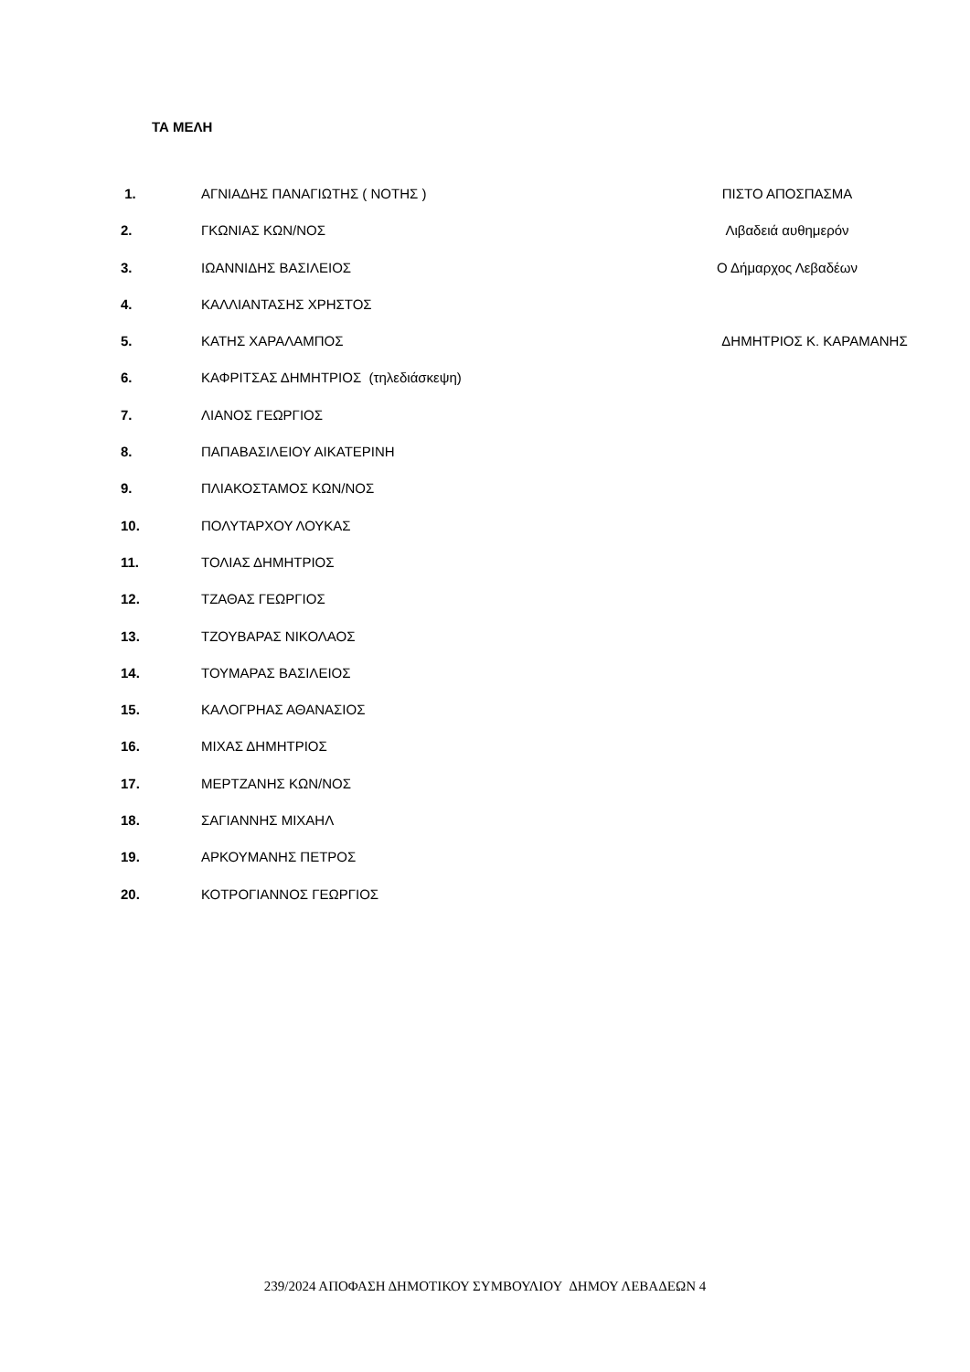ΤΑ ΜΕΛΗ
1. ΑΓΝΙΑΔΗΣ ΠΑΝΑΓΙΩΤΗΣ ( ΝΟΤΗΣ ) ΠΙΣΤΟ ΑΠΟΣΠΑΣΜΑ
2. ΓΚΩΝΙΑΣ ΚΩΝ/ΝΟΣ Λιβαδειά αυθημερόν
3. ΙΩΑΝΝΙΔΗΣ ΒΑΣΙΛΕΙΟΣ Ο Δήμαρχος Λεβαδέων
4. ΚΑΛΛΙΑΝΤΑΣΗΣ ΧΡΗΣΤΟΣ
5. ΚΑΤΗΣ ΧΑΡΑΛΑΜΠΟΣ ΔΗΜΗΤΡΙΟΣ Κ. ΚΑΡΑΜΑΝΗΣ
6. ΚΑΦΡΙΤΣΑΣ ΔΗΜΗΤΡΙΟΣ (τηλεδιάσκεψη)
7. ΛΙΑΝΟΣ ΓΕΩΡΓΙΟΣ
8. ΠΑΠΑΒΑΣΙΛΕΙΟΥ ΑΙΚΑΤΕΡΙΝΗ
9. ΠΛΙΑΚΟΣΤΑΜΟΣ ΚΩΝ/ΝΟΣ
10. ΠΟΛΥΤΑΡΧΟΥ ΛΟΥΚΑΣ
11. ΤΟΛΙΑΣ ΔΗΜΗΤΡΙΟΣ
12. ΤΖΑΘΑΣ ΓΕΩΡΓΙΟΣ
13. ΤΖΟΥΒΑΡΑΣ ΝΙΚΟΛΑΟΣ
14. ΤΟΥΜΑΡΑΣ ΒΑΣΙΛΕΙΟΣ
15. ΚΑΛΟΓΡΗΑΣ ΑΘΑΝΑΣΙΟΣ
16. ΜΙΧΑΣ ΔΗΜΗΤΡΙΟΣ
17. ΜΕΡΤΖΑΝΗΣ ΚΩΝ/ΝΟΣ
18. ΣΑΓΙΑΝΝΗΣ ΜΙΧΑΗΛ
19. ΑΡΚΟΥΜΑΝΗΣ ΠΕΤΡΟΣ
20. ΚΟΤΡΟΓΙΑΝΝΟΣ ΓΕΩΡΓΙΟΣ
239/2024 ΑΠΟΦΑΣΗ ΔΗΜΟΤΙΚΟΥ ΣΥΜΒΟΥΛΙΟΥ ΔΗΜΟΥ ΛΕΒΑΔΕΩΝ 4